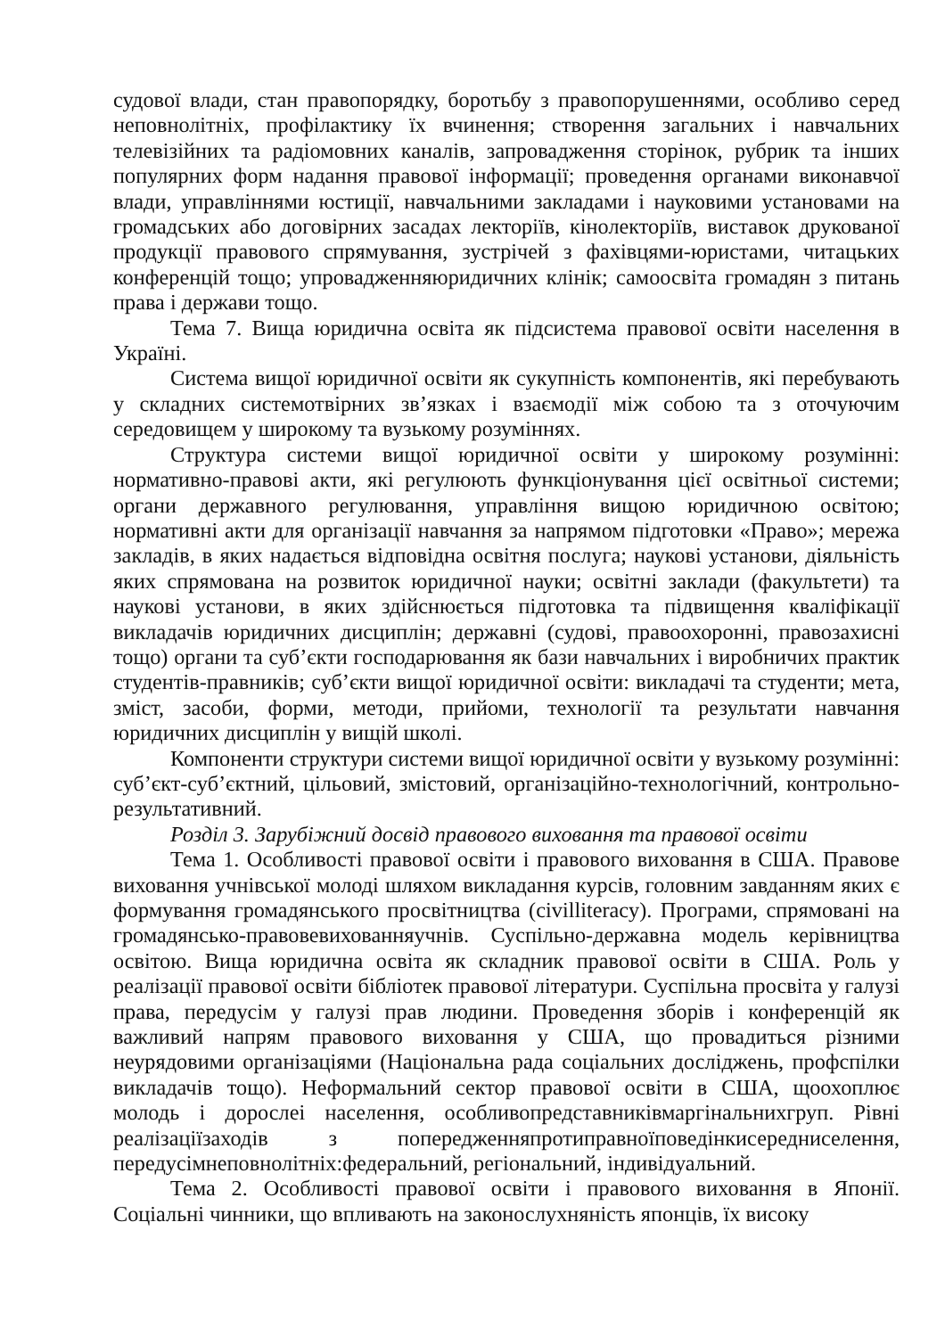судової влади, стан правопорядку, боротьбу з правопорушеннями, особливо серед неповнолітніх, профілактику їх вчинення; створення загальних і навчальних телевізійних та радіомовних каналів, запровадження сторінок, рубрик та інших популярних форм надання правової інформації; проведення органами виконавчої влади, управліннями юстиції, навчальними закладами і науковими установами на громадських або договірних засадах лекторіїв, кінолекторіїв, виставок друкованої продукції правового спрямування, зустрічей з фахівцями-юристами, читацьких конференцій тощо; упровадженняюридичних клінік; самоосвіта громадян з питань права і держави тощо.
Тема 7. Вища юридична освіта як підсистема правової освіти населення в Україні.
Система вищої юридичної освіти як сукупність компонентів, які перебувають у складних системотвірних зв’язках і взаємодії між собою та з оточуючим середовищем у широкому та вузькому розуміннях.
Структура системи вищої юридичної освіти у широкому розумінні: нормативно-правові акти, які регулюють функціонування цієї освітньої системи; органи державного регулювання, управління вищою юридичною освітою; нормативні акти для організації навчання за напрямом підготовки «Право»; мережа закладів, в яких надається відповідна освітня послуга; наукові установи, діяльність яких спрямована на розвиток юридичної науки; освітні заклади (факультети) та наукові установи, в яких здійснюється підготовка та підвищення кваліфікації викладачів юридичних дисциплін; державні (судові, правоохоронні, правозахисні тощо) органи та суб’єкти господарювання як бази навчальних і виробничих практик студентів-правників; суб’єкти вищої юридичної освіти: викладачі та студенти; мета, зміст, засоби, форми, методи, прийоми, технології та результати навчання юридичних дисциплін у вищій школі.
Компоненти структури системи вищої юридичної освіти у вузькому розумінні: суб’єкт-суб’єктний, цільовий, змістовий, організаційно-технологічний, контрольно-результативний.
Розділ 3. Зарубіжний досвід правового виховання та правової освіти
Тема 1. Особливості правової освіти і правового виховання в США. Правове виховання учнівської молоді шляхом викладання курсів, головним завданням яких є формування громадянського просвітництва (civilliteracy). Програми, спрямовані на громадянсько-правовевихованняучнів. Суспільно-державна модель керівництва освітою. Вища юридична освіта як складник правової освіти в США. Роль у реалізації правової освіти бібліотек правової літератури. Суспільна просвіта у галузі права, передусім у галузі прав людини. Проведення зборів і конференцій як важливий напрям правового виховання у США, що провадиться різними неурядовими організаціями (Національна рада соціальних досліджень, профспілки викладачів тощо). Неформальний сектор правової освіти в США, щоохоплює молодь і дорослеі населення, особливопредставниківмаргінальнихгруп. Рівні реалізаціїзаходів з попередженняпротиправноїповедінкисередниселення, передусімнеповнолітніх:федеральний, регіональний, індивідуальний.
Тема 2. Особливості правової освіти і правового виховання в Японії. Соціальні чинники, що впливають на законослухняність японців, їх високу